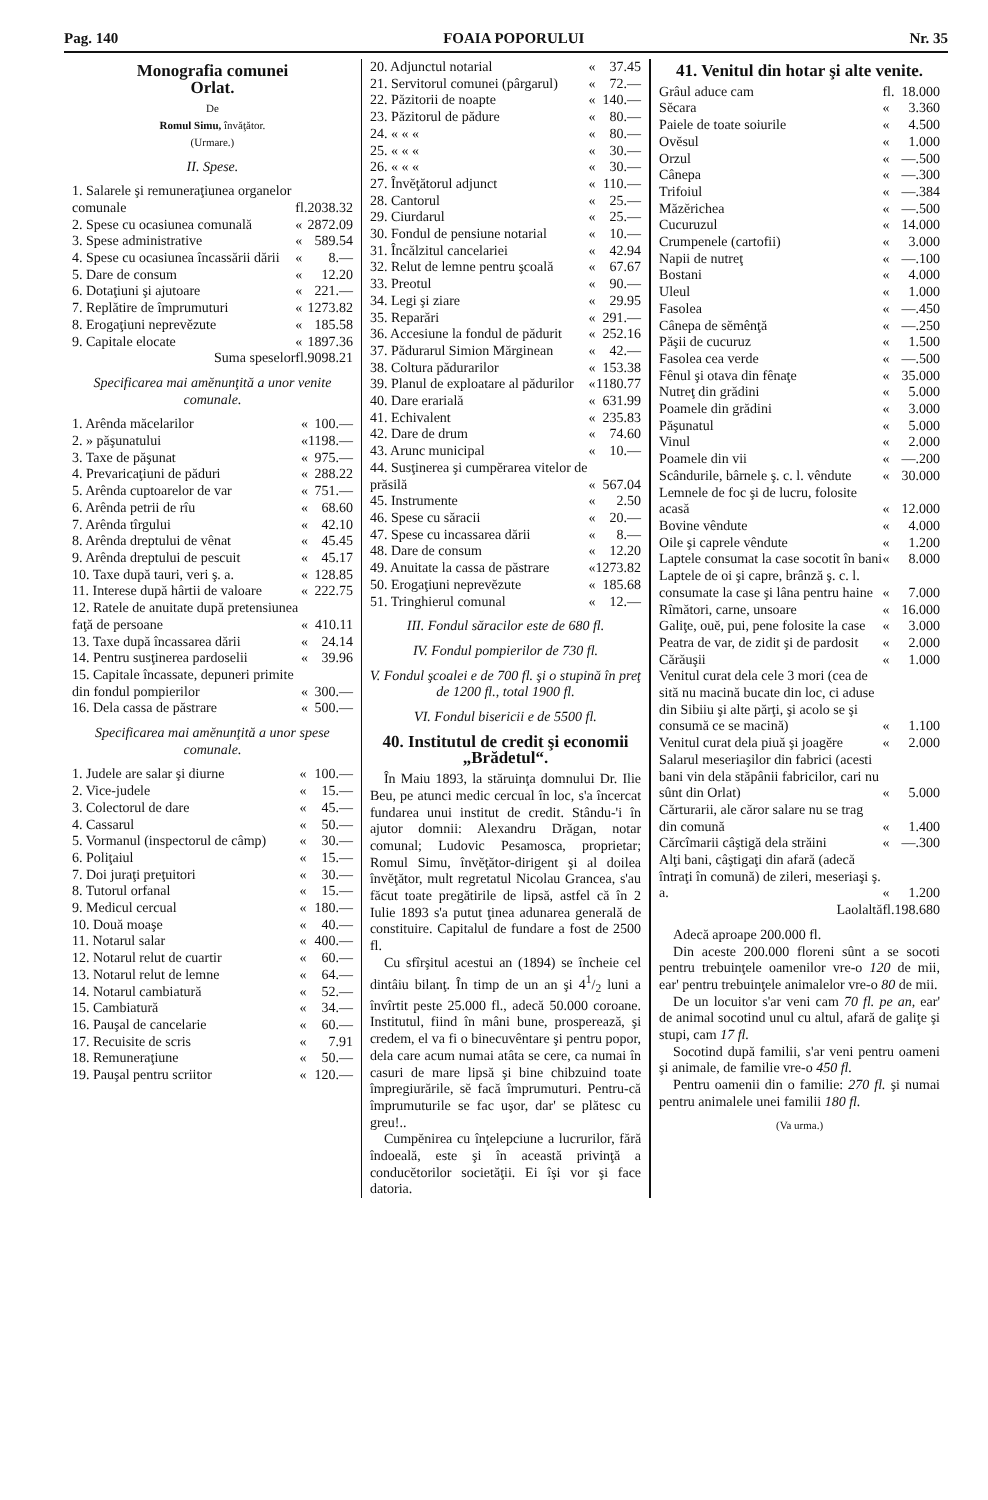Pag. 140 FOAIA POPORULUI Nr. 35
Monografia comunei
Orlat.
De
Romul Simu, învăţător.
(Urmare.)
II. Spese.
| 1. Salarele şi remuneraţiunea organelor comunale | fl. | 2038.32 |
| 2. Spese cu ocasiunea comunală | « | 2872.09 |
| 3. Spese administrative | « | 589.54 |
| 4. Spese cu ocasiunea încassării dării | « | 8.— |
| 5. Dare de consum | « | 12.20 |
| 6. Dotaţiuni şi ajutoare | « | 221.— |
| 7. Replătire de împrumuturi | « | 1273.82 |
| 8. Erogaţiuni neprevězute | « | 185.58 |
| 9. Capitale elocate | « | 1897.36 |
| Suma speselor | fl. | 9098.21 |
Specificarea mai amĕnunţită a unor venite comunale.
| 1. Arênda măcelarilor | « | 100.— |
| 2. » păşunatului | « | 1198.— |
| 3. Taxe de păşunat | « | 975.— |
| 4. Prevaricaţiuni de păduri | « | 288.22 |
| 5. Arênda cuptoarelor de var | « | 751.— |
| 6. Arênda petrii de rîu | « | 68.60 |
| 7. Arênda tîrgului | « | 42.10 |
| 8. Arênda dreptului de vênat | « | 45.45 |
| 9. Arênda dreptului de pescuit | « | 45.17 |
| 10. Taxe după tauri, veri ş. a. | « | 128.85 |
| 11. Interese după hârtii de valoare | « | 222.75 |
| 12. Ratele de anuitate după pretensiunea faţă de persoane | « | 410.11 |
| 13. Taxe după încassarea dării | « | 24.14 |
| 14. Pentru susţinerea pardoselii | « | 39.96 |
| 15. Capitale încassate, depuneri primite din fondul pompierilor | « | 300.— |
| 16. Dela cassa de păstrare | « | 500.— |
Specificarea mai amĕnunţită a unor spese comunale.
| 1. Judele are salar şi diurne | « | 100.— |
| 2. Vice-judele | « | 15.— |
| 3. Colectorul de dare | « | 45.— |
| 4. Cassarul | « | 50.— |
| 5. Vormanul (inspectorul de câmp) | « | 30.— |
| 6. Poliţaiul | « | 15.— |
| 7. Doi juraţi preţuitori | « | 30.— |
| 8. Tutorul orfanal | « | 15.— |
| 9. Medicul cercual | « | 180.— |
| 10. Două moaşe | « | 40.— |
| 11. Notarul salar | « | 400.— |
| 12. Notarul relut de cuartir | « | 60.— |
| 13. Notarul relut de lemne | « | 64.— |
| 14. Notarul cambiatură | « | 52.— |
| 15. Cambiatură | « | 34.— |
| 16. Pauşal de cancelarie | « | 60.— |
| 17. Recuisite de scris | « | 7.91 |
| 18. Remuneraţiune | « | 50.— |
| 19. Pauşal pentru scriitor | « | 120.— |
| 20. Adjunctul notarial | « | 37.45 |
| 21. Servitorul comunei (pârgarul) | « | 72.— |
| 22. Păzitorii de noapte | « | 140.— |
| 23. Păzitorul de pădure | « | 80.— |
| 24. « « « | « | 80.— |
| 25. « « « | « | 30.— |
| 26. « « « | « | 30.— |
| 27. Învĕţătorul adjunct | « | 110.— |
| 28. Cantorul | « | 25.— |
| 29. Ciurdarul | « | 25.— |
| 30. Fondul de pensiune notarial | « | 10.— |
| 31. Încălzitul cancelariei | « | 42.94 |
| 32. Relut de lemne pentru şcoală | « | 67.67 |
| 33. Preotul | « | 90.— |
| 34. Legi şi ziare | « | 29.95 |
| 35. Reparări | « | 291.— |
| 36. Accesiune la fondul de pădurit | « | 252.16 |
| 37. Pădurarul Simion Mărginean | « | 42.— |
| 38. Coltura pădurarilor | « | 153.38 |
| 39. Planul de exploatare al pădurilor | « | 1180.77 |
| 40. Dare erarială | « | 631.99 |
| 41. Echivalent | « | 235.83 |
| 42. Dare de drum | « | 74.60 |
| 43. Arunc municipal | « | 10.— |
| 44. Susţinerea şi cumpĕrarea vitelor de prăsilă | « | 567.04 |
| 45. Instrumente | « | 2.50 |
| 46. Spese cu săracii | « | 20.— |
| 47. Spese cu incassarea dării | « | 8.— |
| 48. Dare de consum | « | 12.20 |
| 49. Anuitate la cassa de păstrare | « | 1273.82 |
| 50. Erogaţiuni neprevĕzute | « | 185.68 |
| 51. Tringhierul comunal | « | 12.— |
III. Fondul săracilor este de 680 fl.
IV. Fondul pompierilor de 730 fl.
V. Fondul şcoalei e de 700 fl. şi o stupină în preţ de 1200 fl., total 1900 fl.
VI. Fondul bisericii e de 5500 fl.
40. Institutul de credit şi economii „Brădetul“.
În Maiu 1893, la stăruinţa domnului Dr. Ilie Beu, pe atunci medic cercual în loc, s'a încercat fundarea unui institut de credit. Stându-'i în ajutor domnii: Alexandru Drăgan, notar comunal; Ludovic Pesamosca, proprietar; Romul Simu, învĕţător-dirigent şi al doilea învĕţător, mult regretatul Nicolau Grancea, s'au făcut toate pregătirile de lipsă, astfel că în 2 Iulie 1893 s'a putut ţinea adunarea generală de constituire. Capitalul de fundare a fost de 2500 fl.
Cu sfîrşitul acestui an (1894) se încheie cel dintâiu bilanţ. În timp de un an şi 41/2 luni a învîrtit peste 25.000 fl., adecă 50.000 coroane. Institutul, fiind în mâni bune, prosperează, şi credem, el va fi o binecuvêntare şi pentru popor, dela care acum numai atâta se cere, ca numai în casuri de mare lipsă şi bine chibzuind toate împregiurările, sĕ facă împrumuturi. Pentru-că împrumuturile se fac uşor, dar' se plătesc cu greu!..
Cumpĕnirea cu înţelepciune a lucrurilor, fără îndoeală, este şi în această privinţă a conducĕtorilor societăţii. Ei îşi vor şi face datoria.
41. Venitul din hotar şi alte venite.
| Grâul aduce cam | fl. | 18.000 |
| Sĕcara | « | 3.360 |
| Paiele de toate soiurile | « | 4.500 |
| Ovĕsul | « | 1.000 |
| Orzul | « | —.500 |
| Cânepa | « | —.300 |
| Trifoiul | « | —.384 |
| Măzĕrichea | « | —.500 |
| Cucuruzul | « | 14.000 |
| Crumpenele (cartofii) | « | 3.000 |
| Napii de nutreţ | « | —.100 |
| Bostani | « | 4.000 |
| Uleul | « | 1.000 |
| Fasolea | « | —.450 |
| Cânepa de sĕmênţă | « | —.250 |
| Păşii de cucuruz | « | 1.500 |
| Fasolea cea verde | « | —.500 |
| Fênul şi otava din fênaţe | « | 35.000 |
| Nutreţ din grădini | « | 5.000 |
| Poamele din grădini | « | 3.000 |
| Păşunatul | « | 5.000 |
| Vinul | « | 2.000 |
| Poamele din vii | « | —.200 |
| Scândurile, bârnele ş. c. l. vêndute | « | 30.000 |
| Lemnele de foc şi de lucru, folosite acasă | « | 12.000 |
| Bovine vêndute | « | 4.000 |
| Oile şi caprele vêndute | « | 1.200 |
| Laptele consumat la case socotit în bani | « | 8.000 |
| Laptele de oi şi capre, brânză ş. c. l. consumate la case şi lâna pentru haine | « | 7.000 |
| Rîmători, carne, unsoare | « | 16.000 |
| Galiţe, ouĕ, pui, pene folosite la case | « | 3.000 |
| Peatra de var, de zidit şi de pardosit | « | 2.000 |
| Cărăuşii | « | 1.000 |
| Venitul curat dela cele 3 mori (cea de sită nu macină bucate din loc, ci aduse din Sibiiu şi alte părţi, şi acolo se şi consumă ce se macină) | « | 1.100 |
| Venitul curat dela piuă şi joagĕre | « | 2.000 |
| Salarul meseriaşilor din fabrici (acesti bani vin dela stăpânii fabricilor, cari nu sûnt din Orlat) | « | 5.000 |
| Cărturarii, ale căror salare nu se trag din comună | « | 1.400 |
| Cărcîmarii câştigă dela străini | « | —.300 |
| Alţi bani, câştigaţi din afară (adecă întraţi în comună) de zileri, meseriaşi ş. a. | « | 1.200 |
| Laolaltă | fl. | 198.680 |
Adecă aproape 200.000 fl.
Din aceste 200.000 floreni sûnt a se socoti pentru trebuinţele oamenilor vre-o 120 de mii, ear' pentru trebuinţele animalelor vre-o 80 de mii.
De un locuitor s'ar veni cam 70 fl. pe an, ear' de animal socotind unul cu altul, afară de galiţe şi stupi, cam 17 fl.
Socotind după familii, s'ar veni pentru oameni şi animale, de familie vre-o 450 fl.
Pentru oamenii din o familie: 270 fl. şi numai pentru animalele unei familii 180 fl.
(Va urma.)